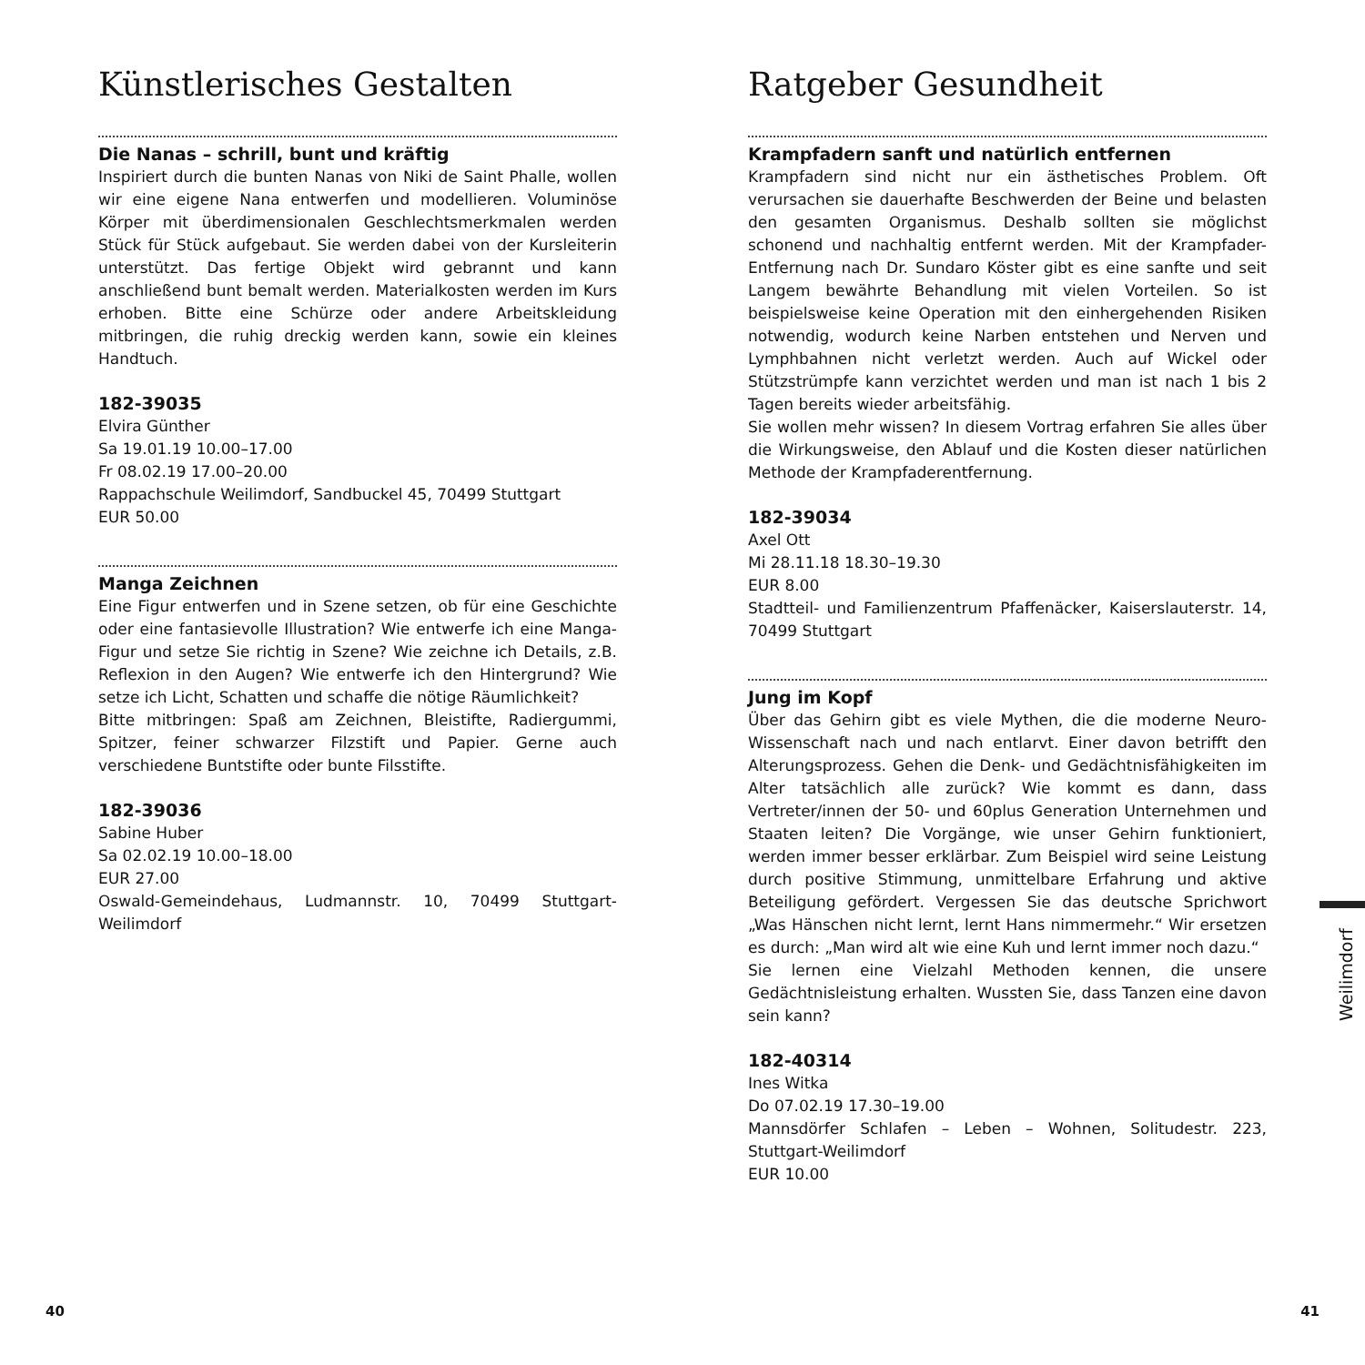Künstlerisches Gestalten
Die Nanas – schrill, bunt und kräftig
Inspiriert durch die bunten Nanas von Niki de Saint Phalle, wollen wir eine eigene Nana entwerfen und modellieren. Voluminöse Körper mit überdimensionalen Geschlechtsmerkmalen werden Stück für Stück aufgebaut. Sie werden dabei von der Kursleiterin unterstützt. Das fertige Objekt wird gebrannt und kann anschließend bunt bemalt werden. Materialkosten werden im Kurs erhoben. Bitte eine Schürze oder andere Arbeitskleidung mitbringen, die ruhig dreckig werden kann, sowie ein kleines Handtuch.
182-39035
Elvira Günther
Sa 19.01.19 10.00–17.00
Fr 08.02.19 17.00–20.00
Rappachschule Weilimdorf, Sandbuckel 45, 70499 Stuttgart
EUR 50.00
Manga Zeichnen
Eine Figur entwerfen und in Szene setzen, ob für eine Geschichte oder eine fantasievolle Illustration? Wie entwerfe ich eine Manga-Figur und setze Sie richtig in Szene? Wie zeichne ich Details, z.B. Reflexion in den Augen? Wie entwerfe ich den Hintergrund? Wie setze ich Licht, Schatten und schaffe die nötige Räumlichkeit?
Bitte mitbringen: Spaß am Zeichnen, Bleistifte, Radiergummi, Spitzer, feiner schwarzer Filzstift und Papier. Gerne auch verschiedene Buntstifte oder bunte Filsstifte.
182-39036
Sabine Huber
Sa 02.02.19 10.00–18.00
EUR 27.00
Oswald-Gemeindehaus, Ludmannstr. 10, 70499 Stuttgart-Weilimdorf
Ratgeber Gesundheit
Krampfadern sanft und natürlich entfernen
Krampfadern sind nicht nur ein ästhetisches Problem. Oft verursachen sie dauerhafte Beschwerden der Beine und belasten den gesamten Organismus. Deshalb sollten sie möglichst schonend und nachhaltig entfernt werden. Mit der Krampfader-Entfernung nach Dr. Sundaro Köster gibt es eine sanfte und seit Langem bewährte Behandlung mit vielen Vorteilen. So ist beispielsweise keine Operation mit den einhergehenden Risiken notwendig, wodurch keine Narben entstehen und Nerven und Lymphbahnen nicht verletzt werden. Auch auf Wickel oder Stützstrümpfe kann verzichtet werden und man ist nach 1 bis 2 Tagen bereits wieder arbeitsfähig.
Sie wollen mehr wissen? In diesem Vortrag erfahren Sie alles über die Wirkungsweise, den Ablauf und die Kosten dieser natürlichen Methode der Krampfaderentfernung.
182-39034
Axel Ott
Mi 28.11.18 18.30–19.30
EUR 8.00
Stadtteil- und Familienzentrum Pfaffenäcker, Kaiserslauterstr. 14, 70499 Stuttgart
Jung im Kopf
Über das Gehirn gibt es viele Mythen, die die moderne Neuro-Wissenschaft nach und nach entlarvt. Einer davon betrifft den Alterungsprozess. Gehen die Denk- und Gedächtnisfähigkeiten im Alter tatsächlich alle zurück? Wie kommt es dann, dass Vertreter/innen der 50- und 60plus Generation Unternehmen und Staaten leiten? Die Vorgänge, wie unser Gehirn funktioniert, werden immer besser erklärbar. Zum Beispiel wird seine Leistung durch positive Stimmung, unmittelbare Erfahrung und aktive Beteiligung gefördert. Vergessen Sie das deutsche Sprichwort „Was Hänschen nicht lernt, lernt Hans nimmermehr.“ Wir ersetzen es durch: „Man wird alt wie eine Kuh und lernt immer noch dazu.“
Sie lernen eine Vielzahl Methoden kennen, die unsere Gedächtnisleistung erhalten. Wussten Sie, dass Tanzen eine davon sein kann?
182-40314
Ines Witka
Do 07.02.19 17.30–19.00
Mannsdörfer Schlafen – Leben – Wohnen, Solitudestr. 223, Stuttgart-Weilimdorf
EUR 10.00
Weilimdorf
40 41